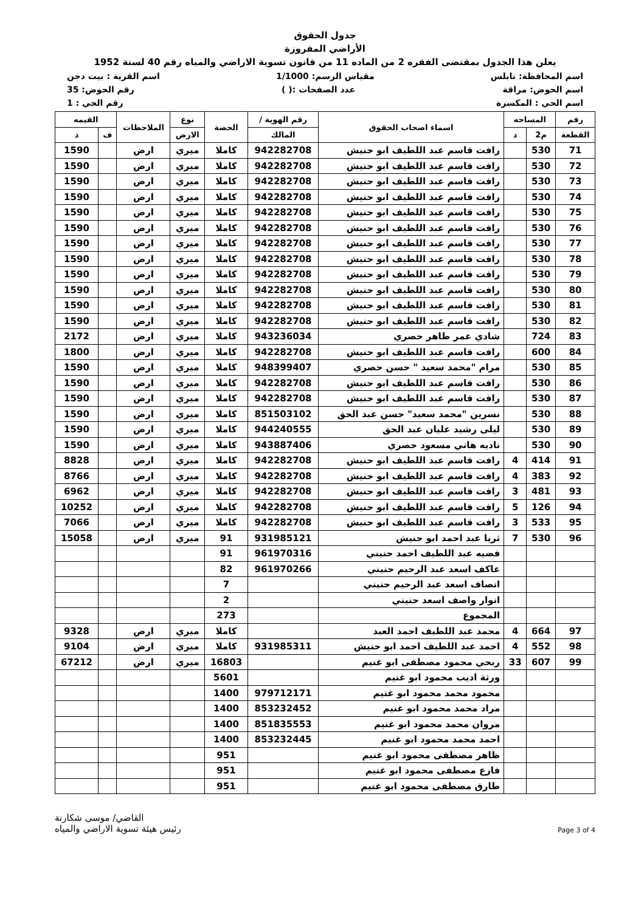جدول الحقوق
الأراضي المفروزة
يعلن هذا الجدول بمقتضى الفقره 2 من الماده 11 من قانون تسوية الاراضي والمياه رقم 40 لسنة 1952
اسم المحافظة: نابلس مقياس الرسم: 1/1000 اسم القرية : بيت دجن
اسم الحوض: مراقة عدد الصفحات :( ) رقم الحوض: 35
اسم الحي : المكسرة رقم الحي : 1
| رقم | المساحه | | اسماء اصحاب الحقوق | رقم الهوية / | الحصة | نوع | الملاحظات | القيمه | |
| --- | --- | --- | --- | --- | --- | --- | --- | --- | --- |
| القطعة | م2 | د | | المالك | | الارض | | ف | د |
| 71 | 530 | | رافت قاسم عبد اللطيف ابو حنيش | 942282708 | كاملا | ميري | ارض | | 1590 |
| 72 | 530 | | رافت قاسم عبد اللطيف ابو حنيش | 942282708 | كاملا | ميري | ارض | | 1590 |
| 73 | 530 | | رافت قاسم عبد اللطيف ابو حنيش | 942282708 | كاملا | ميري | ارض | | 1590 |
| 74 | 530 | | رافت قاسم عبد اللطيف ابو حنيش | 942282708 | كاملا | ميري | ارض | | 1590 |
| 75 | 530 | | رافت قاسم عبد اللطيف ابو حنيش | 942282708 | كاملا | ميري | ارض | | 1590 |
| 76 | 530 | | رافت قاسم عبد اللطيف ابو حنيش | 942282708 | كاملا | ميري | ارض | | 1590 |
| 77 | 530 | | رافت قاسم عبد اللطيف ابو حنيش | 942282708 | كاملا | ميري | ارض | | 1590 |
| 78 | 530 | | رافت قاسم عبد اللطيف ابو حنيش | 942282708 | كاملا | ميري | ارض | | 1590 |
| 79 | 530 | | رافت قاسم عبد اللطيف ابو حنيش | 942282708 | كاملا | ميري | ارض | | 1590 |
| 80 | 530 | | رافت قاسم عبد اللطيف ابو حنيش | 942282708 | كاملا | ميري | ارض | | 1590 |
| 81 | 530 | | رافت قاسم عبد اللطيف ابو حنيش | 942282708 | كاملا | ميري | ارض | | 1590 |
| 82 | 530 | | رافت قاسم عبد اللطيف ابو حنيش | 942282708 | كاملا | ميري | ارض | | 1590 |
| 83 | 724 | | شادي عمر طاهر حصري | 943236034 | كاملا | ميري | ارض | | 2172 |
| 84 | 600 | | رافت قاسم عبد اللطيف ابو حنيش | 942282708 | كاملا | ميري | ارض | | 1800 |
| 85 | 530 | | مرام "محمد سعيد " حسن حصري | 948399407 | كاملا | ميري | ارض | | 1590 |
| 86 | 530 | | رافت قاسم عبد اللطيف ابو حنيش | 942282708 | كاملا | ميري | ارض | | 1590 |
| 87 | 530 | | رافت قاسم عبد اللطيف ابو حنيش | 942282708 | كاملا | ميري | ارض | | 1590 |
| 88 | 530 | | نسرين "محمد سعيد" حسن عبد الحق | 851503102 | كاملا | ميري | ارض | | 1590 |
| 89 | 530 | | ليلى رشيد عليان عبد الحق | 944240555 | كاملا | ميري | ارض | | 1590 |
| 90 | 530 | | ناديه هاني مسعود حصري | 943887406 | كاملا | ميري | ارض | | 1590 |
| 91 | 414 | 4 | رافت قاسم عبد اللطيف ابو حنيش | 942282708 | كاملا | ميري | ارض | | 8828 |
| 92 | 383 | 4 | رافت قاسم عبد اللطيف ابو حنيش | 942282708 | كاملا | ميري | ارض | | 8766 |
| 93 | 481 | 3 | رافت قاسم عبد اللطيف ابو حنيش | 942282708 | كاملا | ميري | ارض | | 6962 |
| 94 | 126 | 5 | رافت قاسم عبد اللطيف ابو حنيش | 942282708 | كاملا | ميري | ارض | | 10252 |
| 95 | 533 | 3 | رافت قاسم عبد اللطيف ابو حنيش | 942282708 | كاملا | ميري | ارض | | 7066 |
| 96 | 530 | 7 | ثريا عبد احمد ابو حنيش | 931985121 | 91 | ميري | ارض | | 15058 |
| | | | فضيه عبد اللطيف احمد حنيني | 961970316 | 91 | | | | |
| | | | عاكف اسعد عبد الرحيم حنيني | 961970266 | 82 | | | | |
| | | | انصاف اسعد عبد الرحيم حنيني | | 7 | | | | |
| | | | انوار واصف اسعد حنيني | | 2 | | | | |
| | | | المجموع | | 273 | | | | |
| 97 | 664 | 4 | محمد عبد اللطيف احمد العبد | | كاملا | ميري | ارض | | 9328 |
| 98 | 552 | 4 | احمد عبد اللطيف احمد ابو حنيش | 931985311 | كاملا | ميري | ارض | | 9104 |
| 99 | 607 | 33 | ربحي محمود مصطفى ابو غنيم | | 16803 | ميري | ارض | | 67212 |
| | | | ورثة اديب محمود ابو غنيم | | 5601 | | | | |
| | | | محمود محمد محمود ابو غنيم | 979712171 | 1400 | | | | |
| | | | مراد محمد محمود ابو غنيم | 853232452 | 1400 | | | | |
| | | | مروان محمد محمود ابو غنيم | 851835553 | 1400 | | | | |
| | | | احمد محمد محمود ابو غنيم | 853232445 | 1400 | | | | |
| | | | ظاهر مصطفى محمود ابو غنيم | | 951 | | | | |
| | | | فازع مصطفى محمود ابو غنيم | | 951 | | | | |
| | | | طارق مصطفى محمود ابو غنيم | | 951 | | | | |
Page 3 of 4
القاضي/ موسى شكارنة
رئيس هيئة تسوية الاراضي والمياه